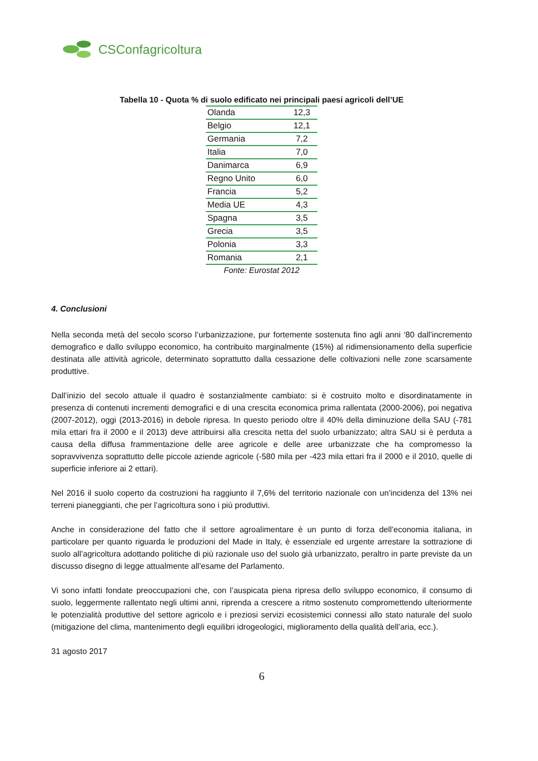CSConfagricoltura
Tabella 10 - Quota % di suolo edificato nei principali paesi agricoli dell’UE
| Olanda | 12,3 |
| Belgio | 12,1 |
| Germania | 7,2 |
| Italia | 7,0 |
| Danimarca | 6,9 |
| Regno Unito | 6,0 |
| Francia | 5,2 |
| Media UE | 4,3 |
| Spagna | 3,5 |
| Grecia | 3,5 |
| Polonia | 3,3 |
| Romania | 2,1 |
Fonte: Eurostat 2012
4. Conclusioni
Nella seconda metà del secolo scorso l’urbanizzazione, pur fortemente sostenuta fino agli anni ‘80 dall’incremento demografico e dallo sviluppo economico, ha contribuito marginalmente (15%) al ridimensionamento della superficie destinata alle attività agricole, determinato soprattutto dalla cessazione delle coltivazioni nelle zone scarsamente produttive.
Dall’inizio del secolo attuale il quadro è sostanzialmente cambiato: si è costruito molto e disordinatamente in presenza di contenuti incrementi demografici e di una crescita economica prima rallentata (2000-2006), poi negativa (2007-2012), oggi (2013-2016) in debole ripresa. In questo periodo oltre il 40% della diminuzione della SAU (-781 mila ettari fra il 2000 e il 2013) deve attribuirsi alla crescita netta del suolo urbanizzato; altra SAU si è perduta a causa della diffusa frammentazione delle aree agricole e delle aree urbanizzate che ha compromesso la sopravvivenza soprattutto delle piccole aziende agricole (-580 mila per -423 mila ettari fra il 2000 e il 2010, quelle di superficie inferiore ai 2 ettari).
Nel 2016 il suolo coperto da costruzioni ha raggiunto il 7,6% del territorio nazionale con un’incidenza del 13% nei terreni pianeggianti, che per l’agricoltura sono i più produttivi.
Anche in considerazione del fatto che il settore agroalimentare è un punto di forza dell’economia italiana, in particolare per quanto riguarda le produzioni del Made in Italy, è essenziale ed urgente arrestare la sottrazione di suolo all’agricoltura adottando politiche di più razionale uso del suolo già urbanizzato, peraltro in parte previste da un discusso disegno di legge attualmente all’esame del Parlamento.
Vi sono infatti fondate preoccupazioni che, con l’auspicata piena ripresa dello sviluppo economico, il consumo di suolo, leggermente rallentato negli ultimi anni, riprenda a crescere a ritmo sostenuto compromettendo ulteriormente le potenzialità produttive del settore agricolo e i preziosi servizi ecosistemici connessi allo stato naturale del suolo (mitigazione del clima, mantenimento degli equilibri idrogeologici, miglioramento della qualità dell’aria, ecc.).
31 agosto 2017
6